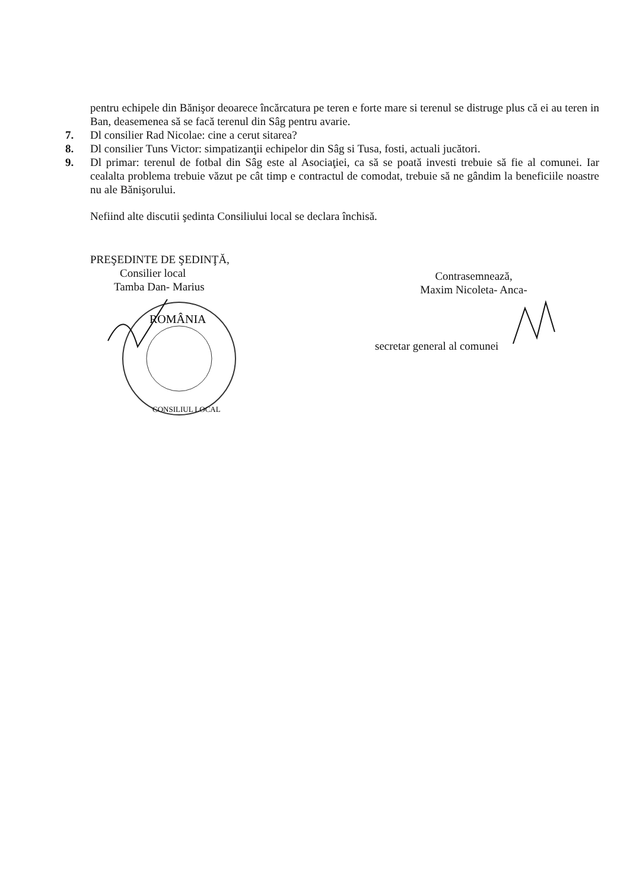pentru echipele din Bănişor deoarece încărcatura pe teren e forte mare si terenul se distruge plus că ei au teren in Ban, deasemenea să se facă terenul din Sâg pentru avarie.
7. Dl consilier Rad Nicolae: cine a cerut sitarea?
8. Dl consilier Tuns Victor: simpatizanţii echipelor din Sâg si Tusa, fosti, actuali jucători.
9. Dl primar: terenul de fotbal din Sâg este al Asociaţiei, ca să se poată investi trebuie să fie al comunei. Iar cealalta problema trebuie văzut pe cât timp e contractul de comodat, trebuie să ne gândim la beneficiile noastre nu ale Bănişorului.
Nefiind alte discutii şedinta Consiliului local se declara închisă.
PREŞEDINTE DE ŞEDINŢĂ,
Consilier local
Tamba Dan- Marius
ROMÂNIA
CONSILIUL LOCAL
Contrasemnează,
Maxim Nicoleta- Anca-
secretar general al comunei